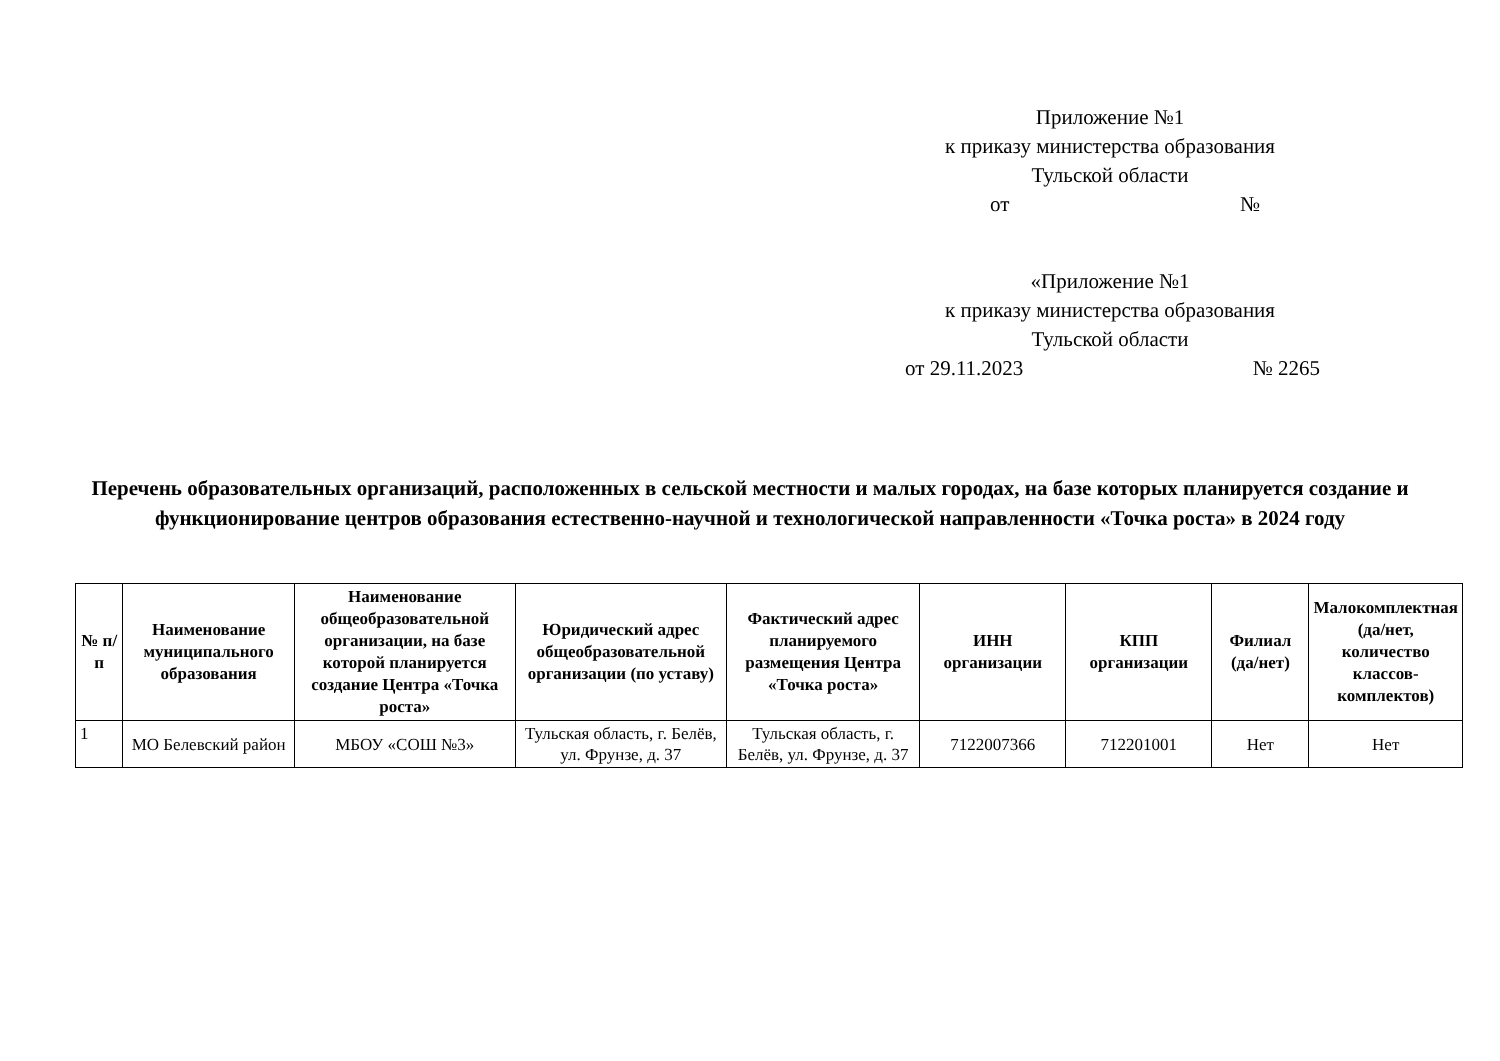Приложение №1
к приказу министерства образования
Тульской области
от №
«Приложение №1
к приказу министерства образования
Тульской области
от 29.11.2023 № 2265
Перечень образовательных организаций, расположенных в сельской местности и малых городах, на базе которых планируется создание и функционирование центров образования естественно-научной и технологической направленности «Точка роста» в 2024 году
| № п/п | Наименование муниципального образования | Наименование общеобразовательной организации, на базе которой планируется создание Центра «Точка роста» | Юридический адрес общеобразовательной организации (по уставу) | Фактический адрес планируемого размещения Центра «Точка роста» | ИНН организации | КПП организации | Филиал (да/нет) | Малокомплектная (да/нет, количество классов-комплектов) |
| --- | --- | --- | --- | --- | --- | --- | --- | --- |
| 1 | МО Белевский район | МБОУ «СОШ №3» | Тульская область, г. Белёв, ул. Фрунзе, д. 37 | Тульская область, г. Белёв, ул. Фрунзе, д. 37 | 7122007366 | 712201001 | Нет | Нет |